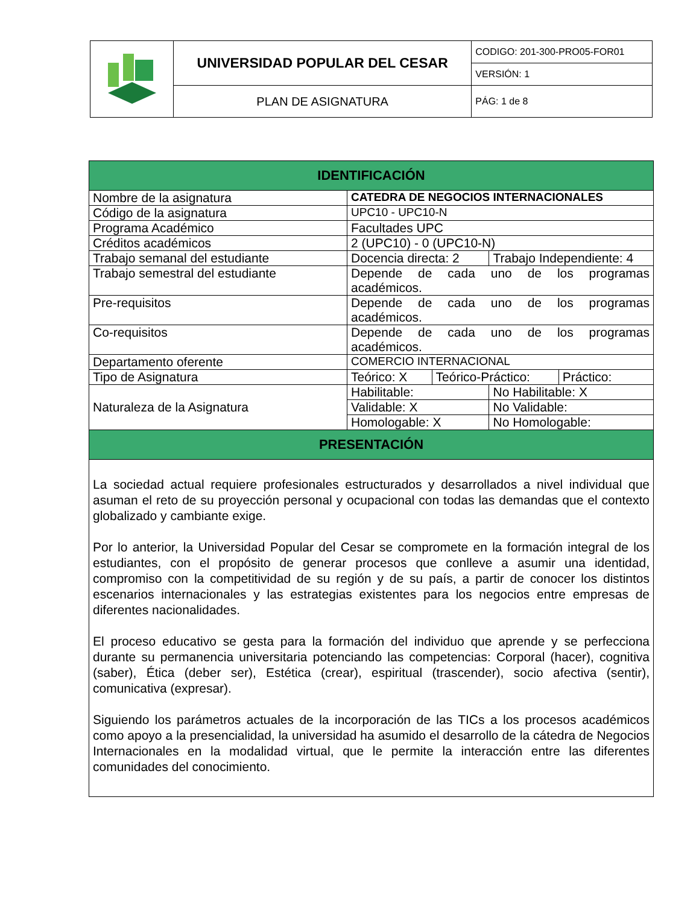| | UNIVERSIDAD POPULAR DEL CESAR | CODIGO: 201-300-PRO05-FOR01 |
| | | VERSIÓN: 1 |
| | PLAN DE ASIGNATURA | PÁG: 1 de 8 |
| IDENTIFICACIÓN | | | | |
| --- | --- | --- | --- | --- |
| Nombre de la asignatura | CATEDRA DE NEGOCIOS INTERNACIONALES | | | |
| Código de la asignatura | UPC10 - UPC10-N | | | |
| Programa Académico | Facultades UPC | | | |
| Créditos académicos | 2 (UPC10) - 0 (UPC10-N) | | | |
| Trabajo semanal del estudiante | Docencia directa: 2 | | Trabajo Independiente: 4 | |
| Trabajo semestral del estudiante | Depende de cada uno de los programas académicos. | | | |
| Pre-requisitos | Depende de cada uno de los programas académicos. | | | |
| Co-requisitos | Depende de cada uno de los programas académicos. | | | |
| Departamento oferente | COMERCIO INTERNACIONAL | | | |
| Tipo de Asignatura | Teórico: X | Teórico-Práctico: | | Práctico: |
| Naturaleza de la Asignatura | Habilitable: | | No Habilitable: X | |
| | Validable: X | | No Validable: | |
| | Homologable: X | | No Homologable: | |
| PRESENTACIÓN | | | | |
| La sociedad actual requiere profesionales estructurados y desarrollados a nivel individual que asuman el reto de su proyección personal y ocupacional con todas las demandas que el contexto globalizado y cambiante exige. Por lo anterior, la Universidad Popular del Cesar se compromete en la formación integral de los estudiantes, con el propósito de generar procesos que conlleve a asumir una identidad, compromiso con la competitividad de su región y de su país, a partir de conocer los distintos escenarios internacionales y las estrategias existentes para los negocios entre empresas de diferentes nacionalidades. El proceso educativo se gesta para la formación del individuo que aprende y se perfecciona durante su permanencia universitaria potenciando las competencias: Corporal (hacer), cognitiva (saber), Ética (deber ser), Estética (crear), espiritual (trascender), socio afectiva (sentir), comunicativa (expresar). Siguiendo los parámetros actuales de la incorporación de las TICs a los procesos académicos como apoyo a la presencialidad, la universidad ha asumido el desarrollo de la cátedra de Negocios Internacionales en la modalidad virtual, que le permite la interacción entre las diferentes comunidades del conocimiento. | | | | |